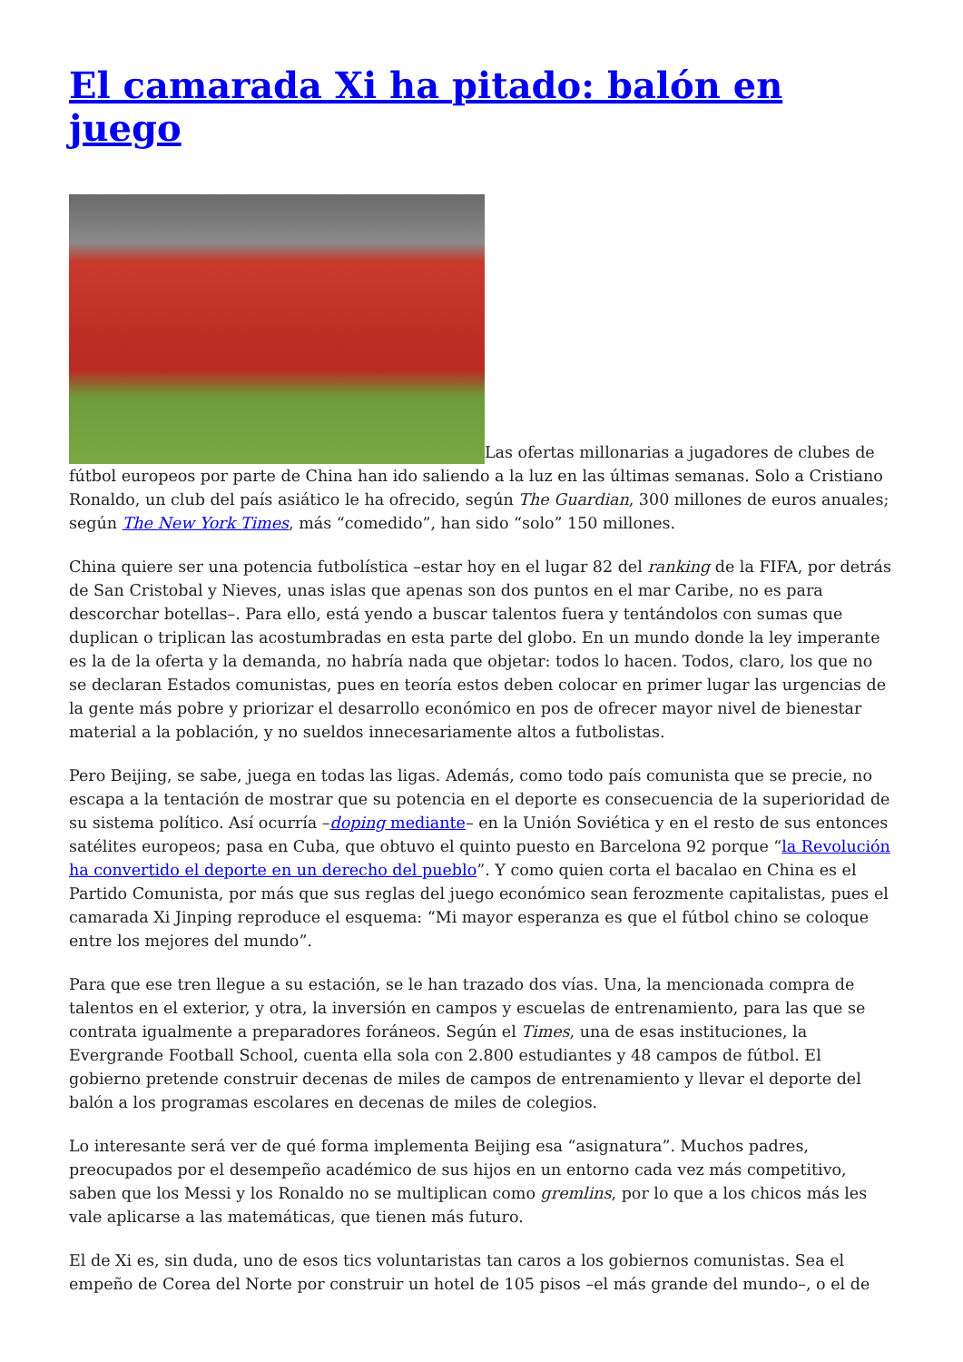El camarada Xi ha pitado: balón en juego
Las ofertas millonarias a jugadores de clubes de fútbol europeos por parte de China han ido saliendo a la luz en las últimas semanas. Solo a Cristiano Ronaldo, un club del país asiático le ha ofrecido, según The Guardian, 300 millones de euros anuales; según The New York Times, más “comedido”, han sido “solo” 150 millones.
China quiere ser una potencia futbolística –estar hoy en el lugar 82 del ranking de la FIFA, por detrás de San Cristobal y Nieves, unas islas que apenas son dos puntos en el mar Caribe, no es para descorchar botellas–. Para ello, está yendo a buscar talentos fuera y tentándolos con sumas que duplican o triplican las acostumbradas en esta parte del globo. En un mundo donde la ley imperante es la de la oferta y la demanda, no habría nada que objetar: todos lo hacen. Todos, claro, los que no se declaran Estados comunistas, pues en teoría estos deben colocar en primer lugar las urgencias de la gente más pobre y priorizar el desarrollo económico en pos de ofrecer mayor nivel de bienestar material a la población, y no sueldos innecesariamente altos a futbolistas.
Pero Beijing, se sabe, juega en todas las ligas. Además, como todo país comunista que se precie, no escapa a la tentación de mostrar que su potencia en el deporte es consecuencia de la superioridad de su sistema político. Así ocurría –doping mediante– en la Unión Soviética y en el resto de sus entonces satélites europeos; pasa en Cuba, que obtuvo el quinto puesto en Barcelona 92 porque “la Revolución ha convertido el deporte en un derecho del pueblo”. Y como quien corta el bacalao en China es el Partido Comunista, por más que sus reglas del juego económico sean ferozmente capitalistas, pues el camarada Xi Jinping reproduce el esquema: “Mi mayor esperanza es que el fútbol chino se coloque entre los mejores del mundo”.
Para que ese tren llegue a su estación, se le han trazado dos vías. Una, la mencionada compra de talentos en el exterior, y otra, la inversión en campos y escuelas de entrenamiento, para las que se contrata igualmente a preparadores foráneos. Según el Times, una de esas instituciones, la Evergrande Football School, cuenta ella sola con 2.800 estudiantes y 48 campos de fútbol. El gobierno pretende construir decenas de miles de campos de entrenamiento y llevar el deporte del balón a los programas escolares en decenas de miles de colegios.
Lo interesante será ver de qué forma implementa Beijing esa “asignatura”. Muchos padres, preocupados por el desempeño académico de sus hijos en un entorno cada vez más competitivo, saben que los Messi y los Ronaldo no se multiplican como gremlins, por lo que a los chicos más les vale aplicarse a las matemáticas, que tienen más futuro.
El de Xi es, sin duda, uno de esos tics voluntaristas tan caros a los gobiernos comunistas. Sea el empeño de Corea del Norte por construir un hotel de 105 pisos –el más grande del mundo–, o el de